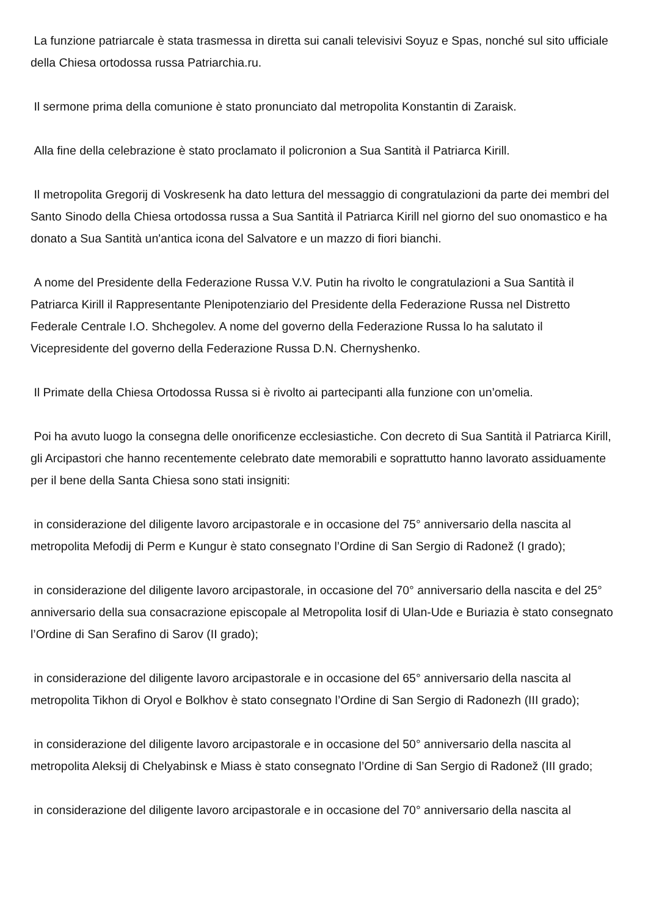La funzione patriarcale è stata trasmessa in diretta sui canali televisivi Soyuz e Spas, nonché sul sito ufficiale della Chiesa ortodossa russa Patriarchia.ru.
Il sermone prima della comunione è stato pronunciato dal metropolita Konstantin di Zaraisk.
Alla fine della celebrazione è stato proclamato il policronion a Sua Santità il Patriarca Kirill.
Il metropolita Gregorij di Voskresenk ha dato lettura del messaggio di congratulazioni da parte dei membri del Santo Sinodo della Chiesa ortodossa russa a Sua Santità il Patriarca Kirill nel giorno del suo onomastico e ha donato a Sua Santità un'antica icona del Salvatore e un mazzo di fiori bianchi.
A nome del Presidente della Federazione Russa V.V. Putin ha rivolto le congratulazioni a Sua Santità il Patriarca Kirill il Rappresentante Plenipotenziario del Presidente della Federazione Russa nel Distretto Federale Centrale I.O. Shchegolev. A nome del governo della Federazione Russa lo ha salutato il Vicepresidente del governo della Federazione Russa D.N. Chernyshenko.
Il Primate della Chiesa Ortodossa Russa si è rivolto ai partecipanti alla funzione con un’omelia.
Poi ha avuto luogo la consegna delle onorificenze ecclesiastiche. Con decreto di Sua Santità il Patriarca Kirill, gli Arcipastori che hanno recentemente celebrato date memorabili e soprattutto hanno lavorato assiduamente per il bene della Santa Chiesa sono stati insigniti:
in considerazione del diligente lavoro arcipastorale e in occasione del 75° anniversario della nascita al metropolita Mefodij di Perm e Kungur è stato consegnato l’Ordine di San Sergio di Radonež (I grado);
in considerazione del diligente lavoro arcipastorale, in occasione del 70° anniversario della nascita e del 25° anniversario della sua consacrazione episcopale al Metropolita Iosif di Ulan-Ude e Buriazia è stato consegnato l’Ordine di San Serafino di Sarov (II grado);
in considerazione del diligente lavoro arcipastorale e in occasione del 65° anniversario della nascita al metropolita Tikhon di Oryol e Bolkhov è stato consegnato l’Ordine di San Sergio di Radonezh (III grado);
in considerazione del diligente lavoro arcipastorale e in occasione del 50° anniversario della nascita al metropolita Aleksij di Chelyabinsk e Miass è stato consegnato l’Ordine di San Sergio di Radonež (III grado;
in considerazione del diligente lavoro arcipastorale e in occasione del 70° anniversario della nascita al